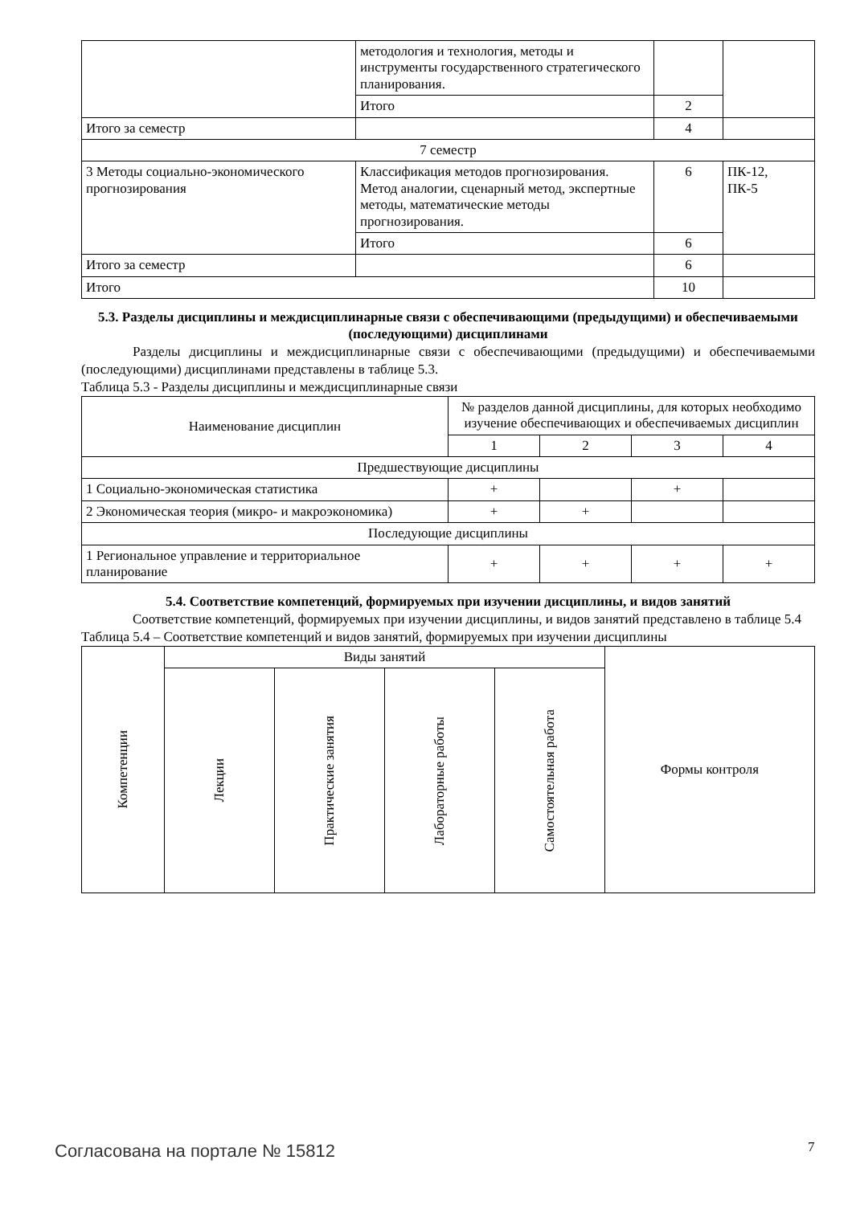| | методология и технология, методы и инструменты государственного стратегического планирования. | | |
| | Итого | 2 | |
| Итого за семестр | | 4 | |
| 7 семестр | | | |
| 3 Методы социально-экономического прогнозирования | Классификация методов прогнозирования. Метод аналогии, сценарный метод, экспертные методы, математические методы прогнозирования. | 6 | ПК-12, ПК-5 |
| | Итого | 6 | |
| Итого за семестр | | 6 | |
| Итого | | 10 | |
5.3. Разделы дисциплины и междисциплинарные связи с обеспечивающими (предыдущими) и обеспечиваемыми (последующими) дисциплинами
Разделы дисциплины и междисциплинарные связи с обеспечивающими (предыдущими) и обеспечиваемыми (последующими) дисциплинами представлены в таблице 5.3.
Таблица 5.3 - Разделы дисциплины и междисциплинарные связи
| Наименование дисциплин | № разделов данной дисциплины, для которых необходимо изучение обеспечивающих и обеспечиваемых дисциплин | | | |
| --- | --- | --- | --- | --- |
| | 1 | 2 | 3 | 4 |
| Предшествующие дисциплины | | | | |
| 1 Социально-экономическая статистика | + | | + | |
| 2 Экономическая теория (микро- и макроэкономика) | + | + | | |
| Последующие дисциплины | | | | |
| 1 Региональное управление и территориальное планирование | + | + | + | + |
5.4. Соответствие компетенций, формируемых при изучении дисциплины, и видов занятий
Соответствие компетенций, формируемых при изучении дисциплины, и видов занятий представлено в таблице 5.4
Таблица 5.4 – Соответствие компетенций и видов занятий, формируемых при изучении дисциплины
| Компетенции | Виды занятий | | | | Формы контроля |
| --- | --- | --- | --- | --- | --- |
| | Лекции | Практические занятия | Лабораторные работы | Самостоятельная работа | |
Согласована на портале № 15812 7